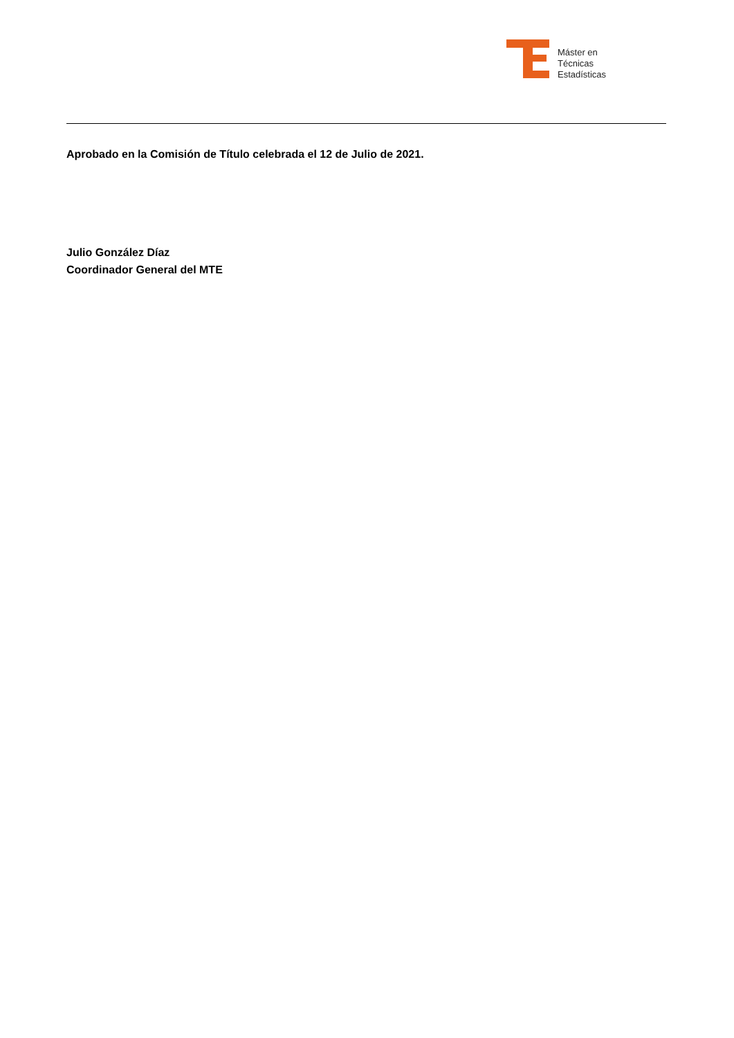Máster en
Técnicas
Estadísticas
Aprobado en la Comisión de Título celebrada el 12 de Julio de 2021.
Julio González Díaz
Coordinador General del MTE